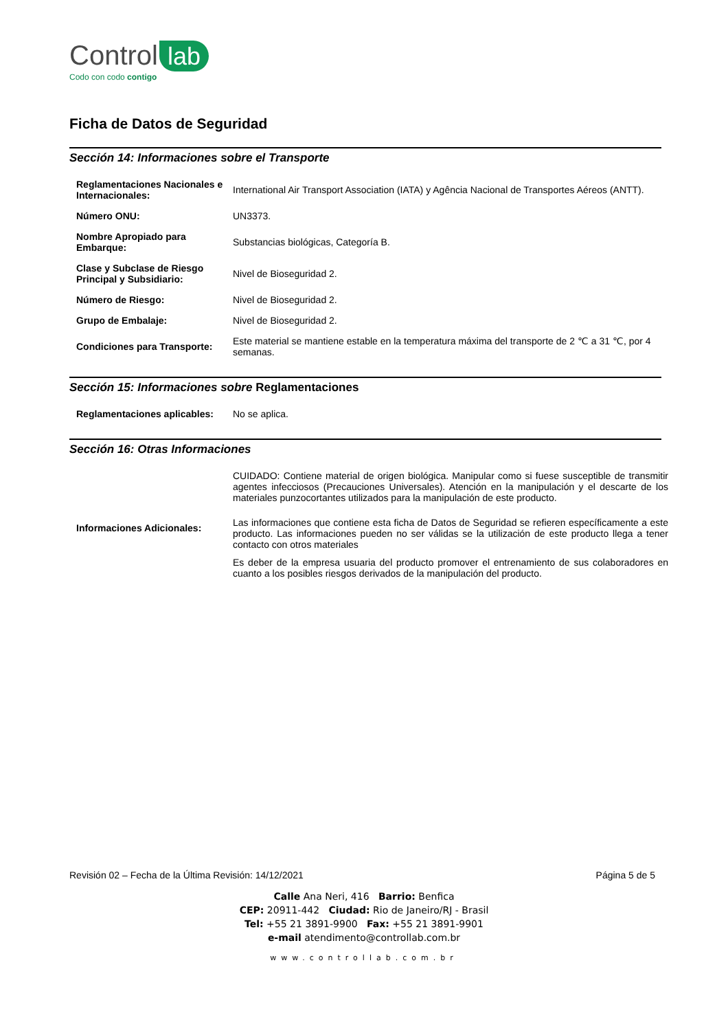Control lab
Codo con codo contigo
Ficha de Datos de Seguridad
Sección 14: Informaciones sobre el Transporte
| Reglamentaciones Nacionales e Internacionales: | International Air Transport Association (IATA) y Agência Nacional de Transportes Aéreos (ANTT). |
| Número ONU: | UN3373. |
| Nombre Apropiado para Embarque: | Substancias biológicas, Categoría B. |
| Clase y Subclase de Riesgo Principal y Subsidiario: | Nivel de Bioseguridad 2. |
| Número de Riesgo: | Nivel de Bioseguridad 2. |
| Grupo de Embalaje: | Nivel de Bioseguridad 2. |
| Condiciones para Transporte: | Este material se mantiene estable en la temperatura máxima del transporte de 2 ℃ a 31 ℃, por 4 semanas. |
Sección 15: Informaciones sobre Reglamentaciones
| Reglamentaciones aplicables: | No se aplica. |
Sección 16: Otras Informaciones
| Informaciones Adicionales: | CUIDADO: Contiene material de origen biológica. Manipular como si fuese susceptible de transmitir agentes infecciosos (Precauciones Universales). Atención en la manipulación y el descarte de los materiales punzocortantes utilizados para la manipulación de este producto. Las informaciones que contiene esta ficha de Datos de Seguridad se refieren específicamente a este producto. Las informaciones pueden no ser válidas se la utilización de este producto llega a tener contacto con otros materiales Es deber de la empresa usuaria del producto promover el entrenamiento de sus colaboradores en cuanto a los posibles riesgos derivados de la manipulación del producto. |
Revisión 02 – Fecha de la Última Revisión: 14/12/2021 Página 5 de 5
Calle Ana Neri, 416 Barrio: Benfica
CEP: 20911-442 Ciudad: Rio de Janeiro/RJ - Brasil
Tel: +55 21 3891-9900 Fax: +55 21 3891-9901
e-mail atendimento@controllab.com.br
www.controllab.com.br